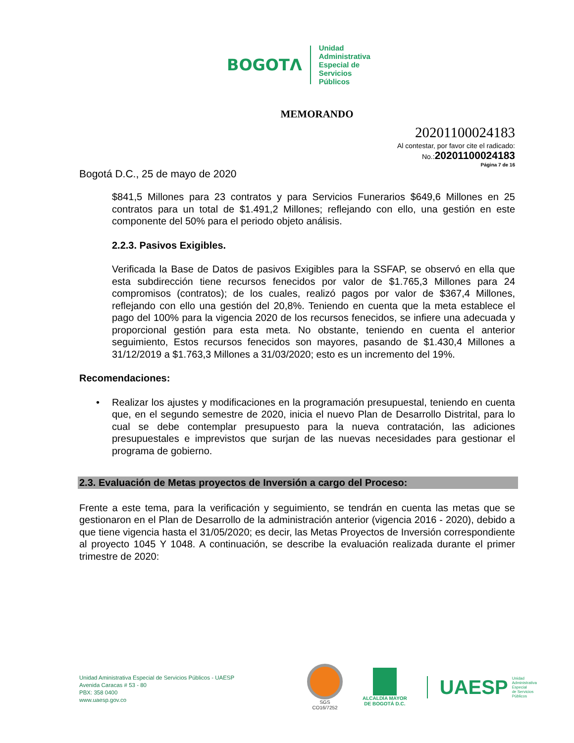BOGOTΛ
Unidad
Administrativa
Especial de
Servicios
Públicos
MEMORANDO
20201100024183
Al contestar, por favor cite el radicado:
No.:20201100024183
Página 7 de 16
Bogotá D.C., 25 de mayo de 2020
$841,5 Millones para 23 contratos y para Servicios Funerarios $649,6 Millones en 25 contratos para un total de $1.491,2 Millones; reflejando con ello, una gestión en este componente del 50% para el periodo objeto análisis.
2.2.3. Pasivos Exigibles.
Verificada la Base de Datos de pasivos Exigibles para la SSFAP, se observó en ella que esta subdirección tiene recursos fenecidos por valor de $1.765,3 Millones para 24 compromisos (contratos); de los cuales, realizó pagos por valor de $367,4 Millones, reflejando con ello una gestión del 20,8%. Teniendo en cuenta que la meta establece el pago del 100% para la vigencia 2020 de los recursos fenecidos, se infiere una adecuada y proporcional gestión para esta meta. No obstante, teniendo en cuenta el anterior seguimiento, Estos recursos fenecidos son mayores, pasando de $1.430,4 Millones a 31/12/2019 a $1.763,3 Millones a 31/03/2020; esto es un incremento del 19%.
Recomendaciones:
• Realizar los ajustes y modificaciones en la programación presupuestal, teniendo en cuenta que, en el segundo semestre de 2020, inicia el nuevo Plan de Desarrollo Distrital, para lo cual se debe contemplar presupuesto para la nueva contratación, las adiciones presupuestales e imprevistos que surjan de las nuevas necesidades para gestionar el programa de gobierno.
2.3. Evaluación de Metas proyectos de Inversión a cargo del Proceso:
Frente a este tema, para la verificación y seguimiento, se tendrán en cuenta las metas que se gestionaron en el Plan de Desarrollo de la administración anterior (vigencia 2016 - 2020), debido a que tiene vigencia hasta el 31/05/2020; es decir, las Metas Proyectos de Inversión correspondiente al proyecto 1045 Y 1048. A continuación, se describe la evaluación realizada durante el primer trimestre de 2020:
Unidad Aministrativa Especial de Servicios Públicos - UAESP
Avenida Caracas # 53 - 80
PBX: 358 0400
www.uaesp.gov.co
SGS
CO16/7252
ALCALDÍA MAYOR
DE BOGOTÁ D.C.
UAESP Unidad
Administrativa
Especial
de Servicios
Públicos